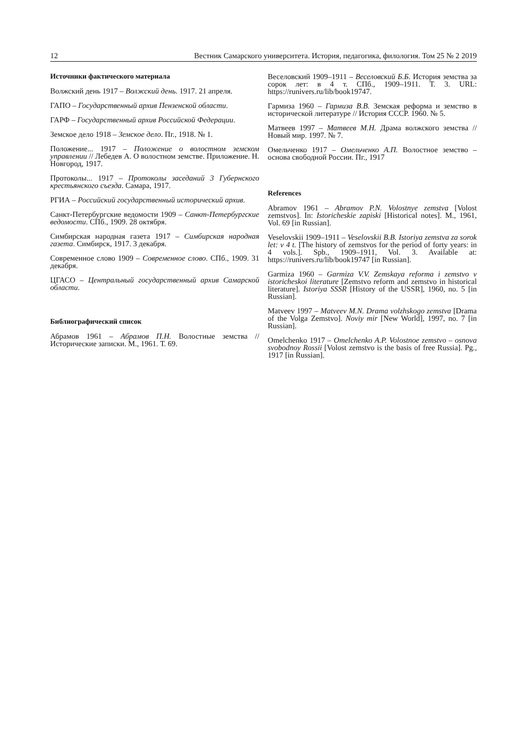12 Вестник Самарского университета. История, педагогика, филология. Том 25 № 2 2019
Источники фактического материала
Волжский день 1917 – Волжский день. 1917. 21 апреля.
ГАПО – Государственный архив Пензенской области.
ГАРФ – Государственный архив Российской Федерации.
Земское дело 1918 – Земское дело. Пг., 1918. № 1.
Положение... 1917 – Положение о волостном земском управлении // Лебедев А. О волостном земстве. Приложение. Н. Новгород, 1917.
Протоколы... 1917 – Протоколы заседаний 3 Губернского крестьянского съезда. Самара, 1917.
РГИА – Российский государственный исторический архив.
Санкт-Петербургские ведомости 1909 – Санкт-Петербургские ведомости. СПб., 1909. 28 октября.
Симбирская народная газета 1917 – Симбирская народная газета. Симбирск, 1917. 3 декабря.
Современное слово 1909 – Современное слово. СПб., 1909. 31 декабря.
ЦГАСО – Центральный государственный архив Самарской области.
Библиографический список
Абрамов 1961 – Абрамов П.Н. Волостные земства // Исторические записки. М., 1961. Т. 69.
Веселовский 1909–1911 – Веселовский Б.Б. История земства за сорок лет: в 4 т. СПб., 1909–1911. Т. 3. URL: https://runivers.ru/lib/book19747.
Гармиза 1960 – Гармиза В.В. Земская реформа и земство в исторической литературе // История СССР. 1960. № 5.
Матвеев 1997 – Матвеев М.Н. Драма волжского земства // Новый мир. 1997. № 7.
Омельченко 1917 – Омельченко А.П. Волостное земство – основа свободной России. Пг., 1917
References
Abramov 1961 – Abramov P.N. Volostnye zemstva [Volost zemstvos]. In: Istoricheskie zapiski [Historical notes]. M., 1961, Vol. 69 [in Russian].
Veselovskii 1909–1911 – Veselovskii B.B. Istoriya zemstva za sorok let: v 4 t. [The history of zemstvos for the period of forty years: in 4 vols.]. Spb., 1909–1911, Vol. 3. Available at: https://runivers.ru/lib/book19747 [in Russian].
Garmiza 1960 – Garmiza V.V. Zemskaya reforma i zemstvo v istoricheskoi literature [Zemstvo reform and zemstvo in historical literature]. Istoriya SSSR [History of the USSR], 1960, no. 5 [in Russian].
Matveev 1997 – Matveev M.N. Drama volzhskogo zemstva [Drama of the Volga Zemstvo]. Noviy mir [New World], 1997, no. 7 [in Russian].
Omelchenko 1917 – Omelchenko A.P. Volostnoe zemstvo – osnova svobodnoy Rossii [Volost zemstvo is the basis of free Russia]. Pg., 1917 [in Russian].